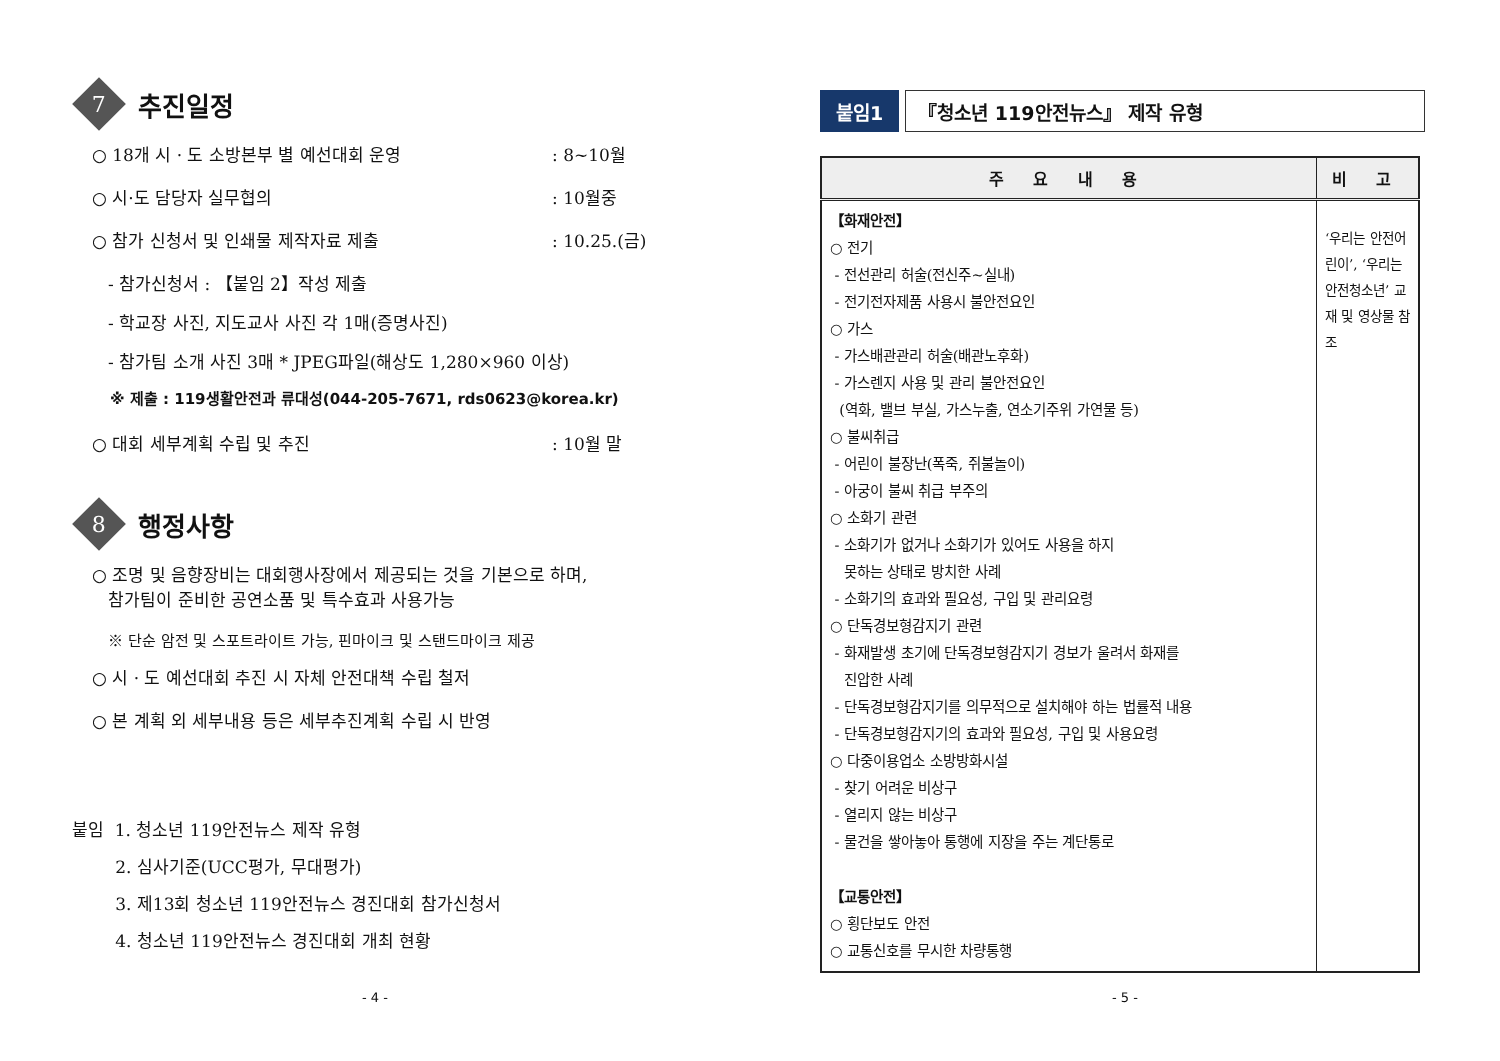7
추진일정
○ 18개 시 · 도 소방본부 별 예선대회 운영: 8~10월
○ 시·도 담당자 실무협의: 10월중
○ 참가 신청서 및 인쇄물 제작자료 제출: 10.25.(금)
- 참가신청서 : 【붙임 2】작성 제출
- 학교장 사진, 지도교사 사진 각 1매(증명사진)
- 참가팀 소개 사진 3매 * JPEG파일(해상도 1,280×960 이상)
※ 제출 : 119생활안전과 류대성(044-205-7671, rds0623@korea.kr)
○ 대회 세부계획 수립 및 추진: 10월 말
8
행정사항
○ 조명 및 음향장비는 대회행사장에서 제공되는 것을 기본으로 하며,
참가팀이 준비한 공연소품 및 특수효과 사용가능
※ 단순 암전 및 스포트라이트 가능, 핀마이크 및 스탠드마이크 제공
○ 시 · 도 예선대회 추진 시 자체 안전대책 수립 철저
○ 본 계획 외 세부내용 등은 세부추진계획 수립 시 반영
붙임 1. 청소년 119안전뉴스 제작 유형
2. 심사기준(UCC평가, 무대평가)
3. 제13회 청소년 119안전뉴스 경진대회 참가신청서
4. 청소년 119안전뉴스 경진대회 개최 현황
- 4 -
붙임1 『청소년 119안전뉴스』 제작 유형
| 주 요 내 용 | 비 고 |
| --- | --- |
| 【화재안전】 ○ 전기 - 전선관리 허술(전신주~실내) - 전기전자제품 사용시 불안전요인 ○ 가스 - 가스배관관리 허술(배관노후화) - 가스렌지 사용 및 관리 불안전요인 (역화, 밸브 부실, 가스누출, 연소기주위 가연물 등) ○ 불씨취급 - 어린이 불장난(폭죽, 쥐불놀이) - 아궁이 불씨 취급 부주의 ○ 소화기 관련 - 소화기가 없거나 소화기가 있어도 사용을 하지 못하는 상태로 방치한 사례 - 소화기의 효과와 필요성, 구입 및 관리요령 ○ 단독경보형감지기 관련 - 화재발생 초기에 단독경보형감지기 경보가 울려서 화재를 진압한 사례 - 단독경보형감지기를 의무적으로 설치해야 하는 법률적 내용 - 단독경보형감지기의 효과와 필요성, 구입 및 사용요령 ○ 다중이용업소 소방방화시설 - 찾기 어려운 비상구 - 열리지 않는 비상구 - 물건을 쌓아놓아 통행에 지장을 주는 계단통로 【교통안전】 ○ 횡단보도 안전 ○ 교통신호를 무시한 차량통행 | ‘우리는 안전어린이’, ‘우리는 안전청소년’ 교재 및 영상물 참조 |
- 5 -